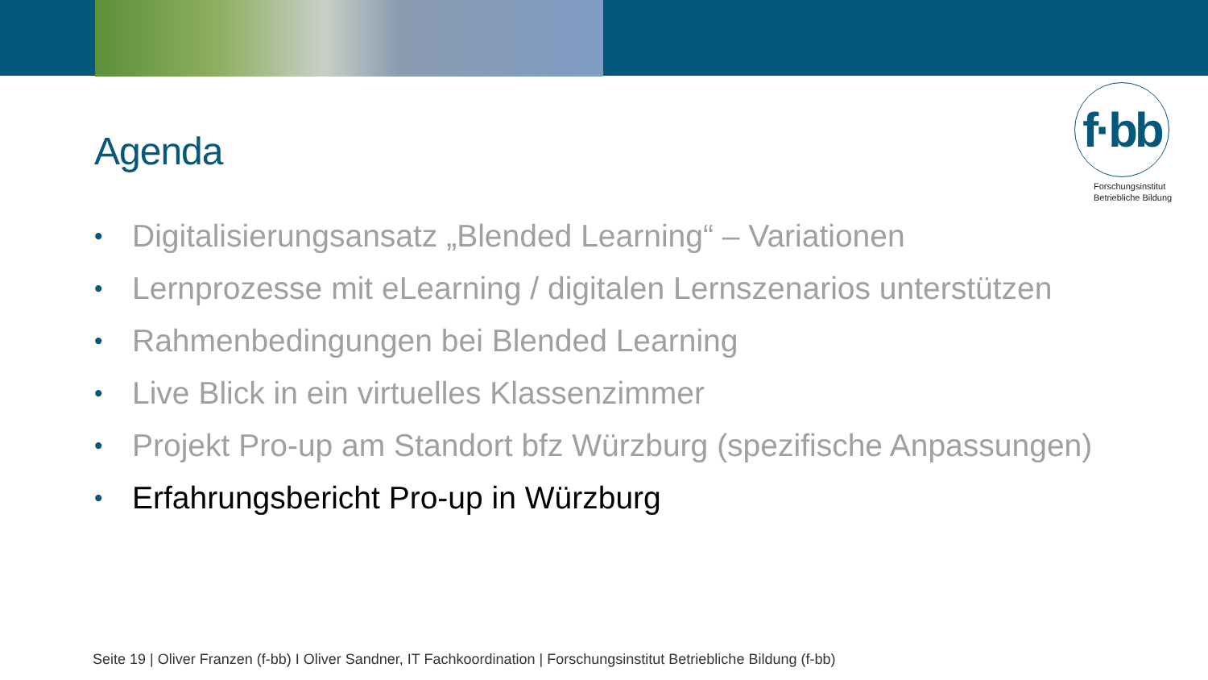Agenda
f·bb
Forschungsinstitut
Betriebliche Bildung
• Digitalisierungsansatz „Blended Learning“ – Variationen
• Lernprozesse mit eLearning / digitalen Lernszenarios unterstützen
• Rahmenbedingungen bei Blended Learning
• Live Blick in ein virtuelles Klassenzimmer
• Projekt Pro-up am Standort bfz Würzburg (spezifische Anpassungen)
• Erfahrungsbericht Pro-up in Würzburg
Seite 19 | Oliver Franzen (f-bb) I Oliver Sandner, IT Fachkoordination | Forschungsinstitut Betriebliche Bildung (f-bb)